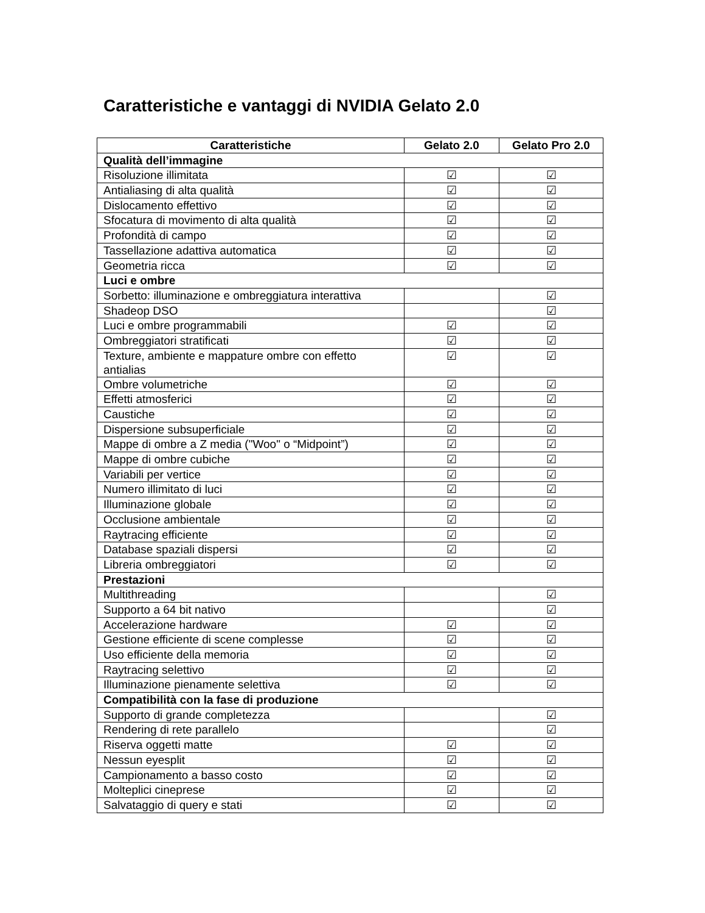Caratteristiche e vantaggi di NVIDIA Gelato 2.0
| Caratteristiche | Gelato 2.0 | Gelato Pro 2.0 |
| --- | --- | --- |
| Qualità dell’immagine | | |
| Risoluzione illimitata | ☑ | ☑ |
| Antialiasing di alta qualità | ☑ | ☑ |
| Dislocamento effettivo | ☑ | ☑ |
| Sfocatura di movimento di alta qualità | ☑ | ☑ |
| Profondità di campo | ☑ | ☑ |
| Tassellazione adattiva automatica | ☑ | ☑ |
| Geometria ricca | ☑ | ☑ |
| Luci e ombre | | |
| Sorbetto: illuminazione e ombreggiatura interattiva | | ☑ |
| Shadeop DSO | | ☑ |
| Luci e ombre programmabili | ☑ | ☑ |
| Ombreggiatori stratificati | ☑ | ☑ |
| Texture, ambiente e mappature ombre con effetto antialias | ☑ | ☑ |
| Ombre volumetriche | ☑ | ☑ |
| Effetti atmosferici | ☑ | ☑ |
| Caustiche | ☑ | ☑ |
| Dispersione subsuperficiale | ☑ | ☑ |
| Mappe di ombre a Z media ("Woo" o “Midpoint”) | ☑ | ☑ |
| Mappe di ombre cubiche | ☑ | ☑ |
| Variabili per vertice | ☑ | ☑ |
| Numero illimitato di luci | ☑ | ☑ |
| Illuminazione globale | ☑ | ☑ |
| Occlusione ambientale | ☑ | ☑ |
| Raytracing efficiente | ☑ | ☑ |
| Database spaziali dispersi | ☑ | ☑ |
| Libreria ombreggiatori | ☑ | ☑ |
| Prestazioni | | |
| Multithreading | | ☑ |
| Supporto a 64 bit nativo | | ☑ |
| Accelerazione hardware | ☑ | ☑ |
| Gestione efficiente di scene complesse | ☑ | ☑ |
| Uso efficiente della memoria | ☑ | ☑ |
| Raytracing selettivo | ☑ | ☑ |
| Illuminazione pienamente selettiva | ☑ | ☑ |
| Compatibilità con la fase di produzione | | |
| Supporto di grande completezza | | ☑ |
| Rendering di rete parallelo | | ☑ |
| Riserva oggetti matte | ☑ | ☑ |
| Nessun eyesplit | ☑ | ☑ |
| Campionamento a basso costo | ☑ | ☑ |
| Molteplici cineprese | ☑ | ☑ |
| Salvataggio di query e stati | ☑ | ☑ |